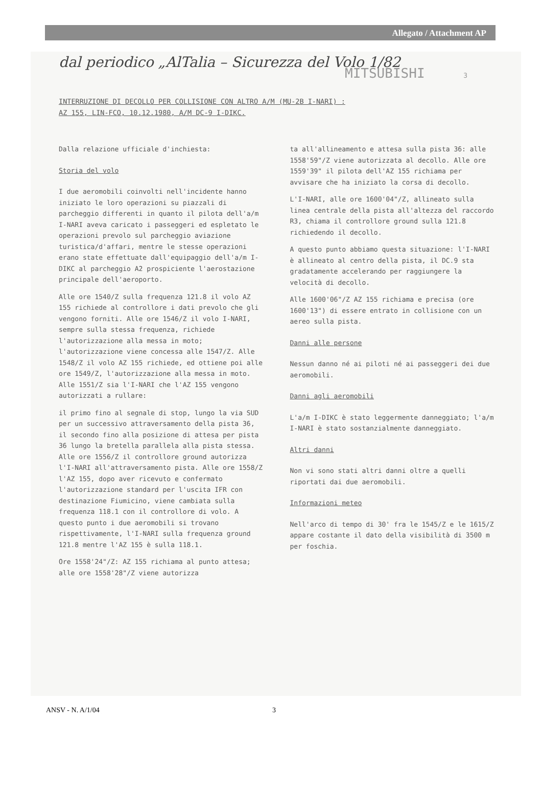Allegato / Attachment AP
dal periodico „AlTalia – Sicurezza del Volo 1/82
MITSUBISHI 3
INTERRUZIONE DI DECOLLO PER COLLISIONE CON ALTRO A/M (MU-2B I-NARI) :
AZ 155, LIN-FCO, 10.12.1980, A/M DC-9 I-DIKC.
Dalla relazione ufficiale d'inchiesta:
Storia del volo
I due aeromobili coinvolti nell'incidente hanno iniziato le loro operazioni su piazzali di parcheggio differenti in quanto il pilota dell'a/m I-NARI aveva caricato i passeggeri ed espletato le operazioni prevolo sul parcheggio aviazione turistica/d'affari, mentre le stesse operazioni erano state effettuate dall'equipaggio dell'a/m I-DIKC al parcheggio A2 prospiciente l'aerostazione principale dell'aeroporto.
Alle ore 1540/Z sulla frequenza 121.8 il volo AZ 155 richiede al controllore i dati prevolo che gli vengono forniti. Alle ore 1546/Z il volo I-NARI, sempre sulla stessa frequenza, richiede l'autorizzazione alla messa in moto; l'autorizzazione viene concessa alle 1547/Z. Alle 1548/Z il volo AZ 155 richiede, ed ottiene poi alle ore 1549/Z, l'autorizzazione alla messa in moto. Alle 1551/Z sia l'I-NARI che l'AZ 155 vengono autorizzati a rullare:
il primo fino al segnale di stop, lungo la via SUD per un successivo attraversamento della pista 36, il secondo fino alla posizione di attesa per pista 36 lungo la bretella parallela alla pista stessa.
Alle ore 1556/Z il controllore ground autorizza l'I-NARI all'attraversamento pista. Alle ore 1558/Z l'AZ 155, dopo aver ricevuto e confermato l'autorizzazione standard per l'uscita IFR con destinazione Fiumicino, viene cambiata sulla frequenza 118.1 con il controllore di volo. A questo punto i due aeromobili si trovano rispettivamente, l'I-NARI sulla frequenza ground 121.8 mentre l'AZ 155 è sulla 118.1.
Ore 1558'24"/Z: AZ 155 richiama al punto attesa; alle ore 1558'28"/Z viene autorizza
ta all'allineamento e attesa sulla pista 36: alle 1558'59"/Z viene autorizzata al decollo. Alle ore 1559'39" il pilota dell'AZ 155 richiama per avvisare che ha iniziato la corsa di decollo.
L'I-NARI, alle ore 1600'04"/Z, allineato sulla linea centrale della pista all'altezza del raccordo R3, chiama il controllore ground sulla 121.8 richiedendo il decollo.
A questo punto abbiamo questa situazione: l'I-NARI è allineato al centro della pista, il DC.9 sta gradatamente accelerando per raggiungere la velocità di decollo.
Alle 1600'06"/Z AZ 155 richiama e precisa (ore 1600'13") di essere entrato in collisione con un aereo sulla pista.
Danni alle persone
Nessun danno né ai piloti né ai passeggeri dei due aeromobili.
Danni agli aeromobili
L'a/m I-DIKC è stato leggermente danneggiato; l'a/m I-NARI è stato sostanzialmente danneggiato.
Altri danni
Non vi sono stati altri danni oltre a quelli riportati dai due aeromobili.
Informazioni meteo
Nell'arco di tempo di 30' fra le 1545/Z e le 1615/Z appare costante il dato della visibilità di 3500 m per foschia.
ANSV - N. A/1/04 3